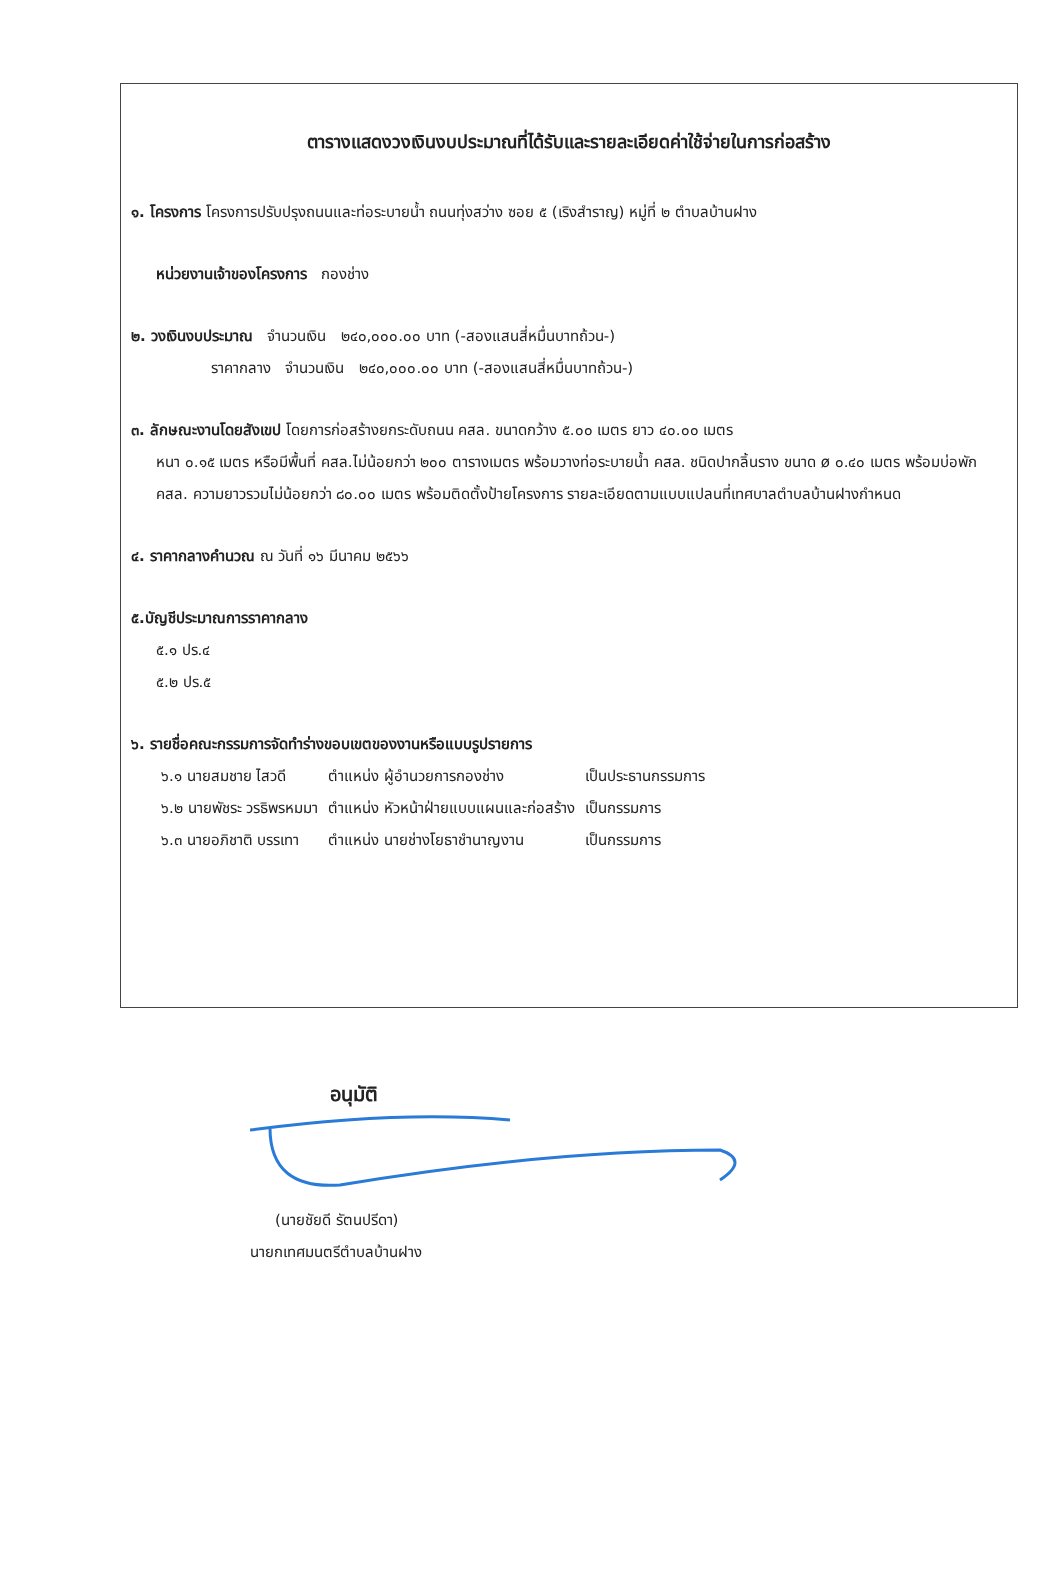ตารางแสดงวงเงินงบประมาณที่ได้รับและรายละเอียดค่าใช้จ่ายในการก่อสร้าง
๑. โครงการ โครงการปรับปรุงถนนและท่อระบายน้ำ ถนนทุ่งสว่าง ซอย ๕ (เริงสำราญ) หมู่ที่ ๒ ตำบลบ้านฝาง
หน่วยงานเจ้าของโครงการ กองช่าง
๒. วงเงินงบประมาณ จำนวนเงิน ๒๔๐,๐๐๐.๐๐ บาท (-สองแสนสี่หมื่นบาทถ้วน-)
ราคากลาง จำนวนเงิน ๒๔๐,๐๐๐.๐๐ บาท (-สองแสนสี่หมื่นบาทถ้วน-)
๓. ลักษณะงานโดยสังเขป โดยการก่อสร้างยกระดับถนน คสล. ขนาดกว้าง ๕.๐๐ เมตร ยาว ๔๐.๐๐ เมตร
หนา ๐.๑๕ เมตร หรือมีพื้นที่ คสล.ไม่น้อยกว่า ๒๐๐ ตารางเมตร พร้อมวางท่อระบายน้ำ คสล. ชนิดปากลิ้นราง ขนาด ø ๐.๔๐ เมตร พร้อมบ่อพัก คสล. ความยาวรวมไม่น้อยกว่า ๘๐.๐๐ เมตร พร้อมติดตั้งป้ายโครงการ รายละเอียดตามแบบแปลนที่เทศบาลตำบลบ้านฝางกำหนด
๔. ราคากลางคำนวณ ณ วันที่ ๑๖ มีนาคม ๒๕๖๖
๕.บัญชีประมาณการราคากลาง
๕.๑ ปร.๔
๕.๒ ปร.๕
๖. รายชื่อคณะกรรมการจัดทำร่างขอบเขตของงานหรือแบบรูปรายการ
| ๖.๑ นายสมชาย ไสวดี | ตำแหน่ง ผู้อำนวยการกองช่าง | เป็นประธานกรรมการ |
| ๖.๒ นายพัชระ วรธิพรหมมา | ตำแหน่ง หัวหน้าฝ่ายแบบแผนและก่อสร้าง | เป็นกรรมการ |
| ๖.๓ นายอภิชาติ บรรเทา | ตำแหน่ง นายช่างโยธาชำนาญงาน | เป็นกรรมการ |
อนุมัติ
(นายชัยดี รัตนปรีดา)
นายกเทศมนตรีตำบลบ้านฝาง